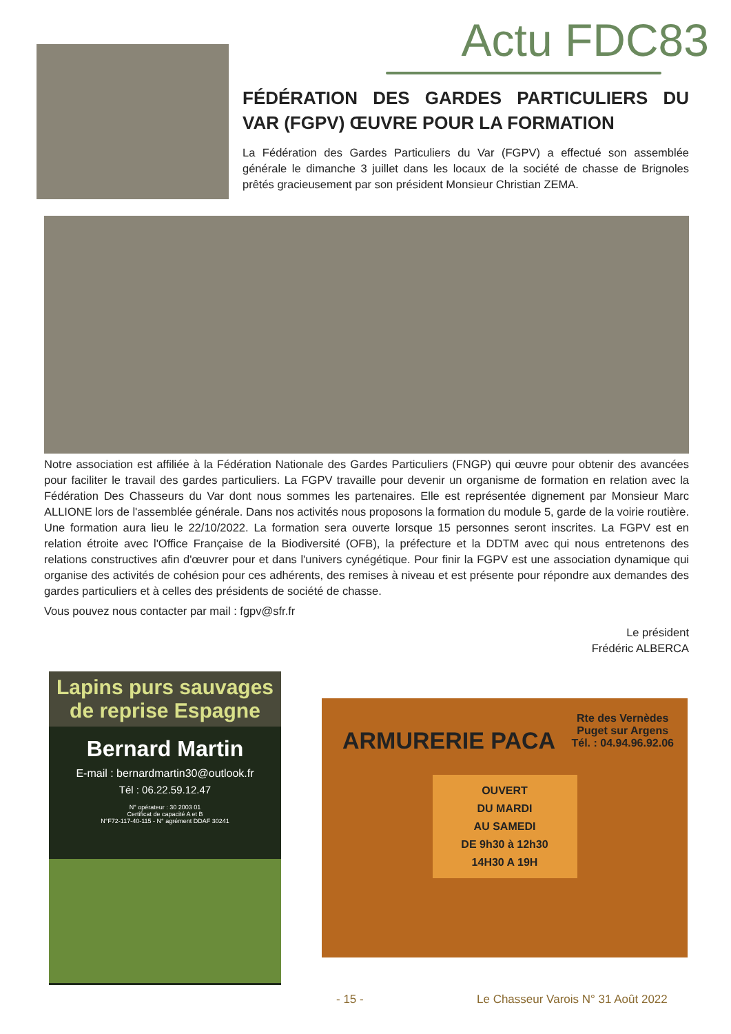Actu FDC83
FÉDÉRATION DES GARDES PARTICULIERS DU VAR (FGPV) ŒUVRE POUR LA FORMATION
La Fédération des Gardes Particuliers du Var (FGPV) a effectué son assemblée générale le dimanche 3 juillet dans les locaux de la société de chasse de Brignoles prêtés gracieusement par son président Monsieur Christian ZEMA.
Notre association est affiliée à la Fédération Nationale des Gardes Particuliers (FNGP) qui œuvre pour obtenir des avancées pour faciliter le travail des gardes particuliers. La FGPV travaille pour devenir un organisme de formation en relation avec la Fédération Des Chasseurs du Var dont nous sommes les partenaires. Elle est représentée dignement par Monsieur Marc ALLIONE lors de l'assemblée générale. Dans nos activités nous proposons la formation du module 5, garde de la voirie routière. Une formation aura lieu le 22/10/2022. La formation sera ouverte lorsque 15 personnes seront inscrites. La FGPV est en relation étroite avec l'Office Française de la Biodiversité (OFB), la préfecture et la DDTM avec qui nous entretenons des relations constructives afin d'œuvrer pour et dans l'univers cynégétique. Pour finir la FGPV est une association dynamique qui organise des activités de cohésion pour ces adhérents, des remises à niveau et est présente pour répondre aux demandes des gardes particuliers et à celles des présidents de société de chasse.
Vous pouvez nous contacter par mail : fgpv@sfr.fr
Le président
Frédéric ALBERCA
Lapins purs sauvages de reprise Espagne
Bernard Martin
E-mail : bernardmartin30@outlook.fr
Tél : 06.22.59.12.47
N° opérateur : 30 2003 01
Certificat de capacité A et B
N°F72-117-40-115 - N° agrément DDAF 30241
ARMURERIE PACA
Rte des Vernèdes
Puget sur Argens
Tél. : 04.94.96.92.06
OUVERT
DU MARDI
AU SAMEDI
DE 9h30 à 12h30
14H30 A 19H
- 15 -
Le Chasseur Varois N° 31 Août 2022